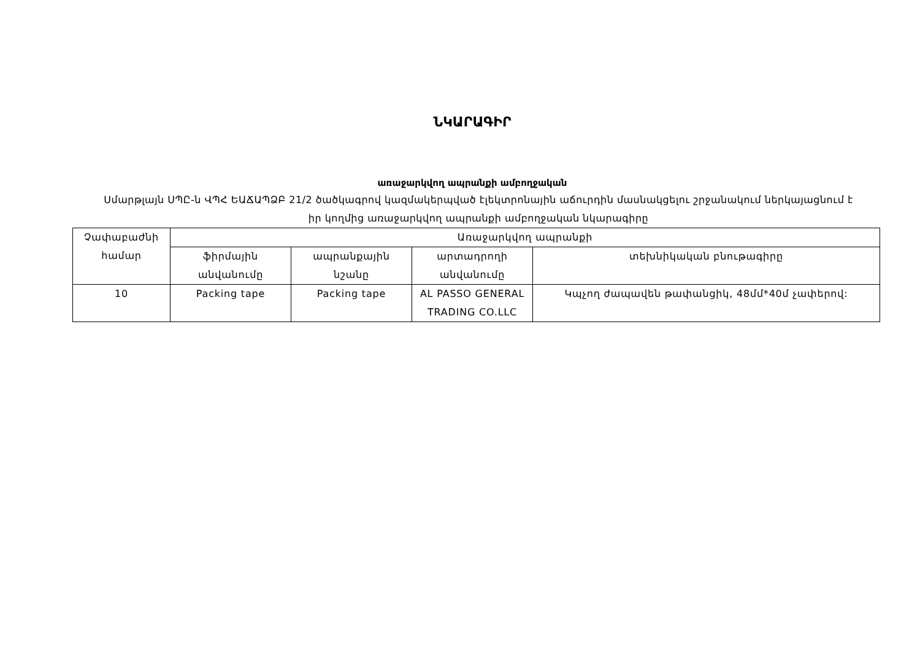ՆԿԱՐԱԳԻՐ
առաջարկվող ապրանքի ամբողջական
Սմարթլայն ՍՊԸ-ն ՎՊՀ ԵԱՃԱՊՁԲ 21/2 ծածկագրով կազմակերպված էլեկտրոնային աճուրդին մասնակցելու շրջանակում ներկայացնում է իր կողմից առաջարկվող ապրանքի ամբողջական նկարագիրը
| Չափաբաժնի համար | Առաջարկվող ապրանքի | | | |
| | ֆիրմային անվանումը | ապրանքային նշանը | արտադրողի անվանումը | տեխնիկական բնութագիրը |
| 10 | Packing tape | Packing tape | AL PASSO GENERAL TRADING CO.LLC | Կպչող ժապավեն թափանցիկ, 48մմ*40մ չափերով: |